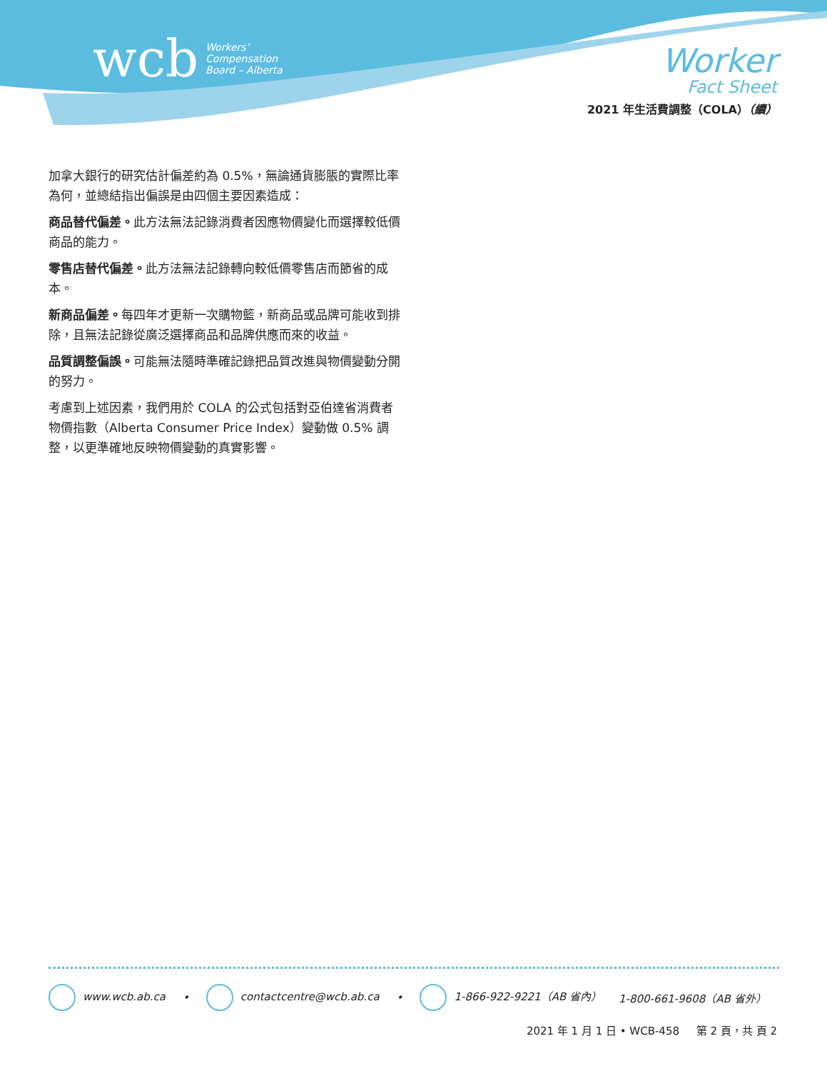wcb Workers’
Compensation
Board – Alberta
Worker
Fact Sheet
2021 年生活費調整（COLA）（續）
加拿大銀行的研究估計偏差約為 0.5%，無論通貨膨脹的實際比率為何，並總結指出偏誤是由四個主要因素造成：
商品替代偏差。此方法無法記錄消費者因應物價變化而選擇較低價商品的能力。
零售店替代偏差。此方法無法記錄轉向較低價零售店而節省的成本。
新商品偏差。每四年才更新一次購物籃，新商品或品牌可能收到排除，且無法記錄從廣泛選擇商品和品牌供應而來的收益。
品質調整偏誤。可能無法隨時準確記錄把品質改進與物價變動分開的努力。
考慮到上述因素，我們用於 COLA 的公式包括對亞伯達省消費者物價指數（Alberta Consumer Price Index）變動做 0.5% 調整，以更準確地反映物價變動的真實影響。
www.wcb.ab.ca • contactcentre@wcb.ab.ca • 1-866-922-9221（AB 省內） 1-800-661-9608（AB 省外）
2021 年 1 月 1 日 • WCB-458 第 2 頁，共 頁 2